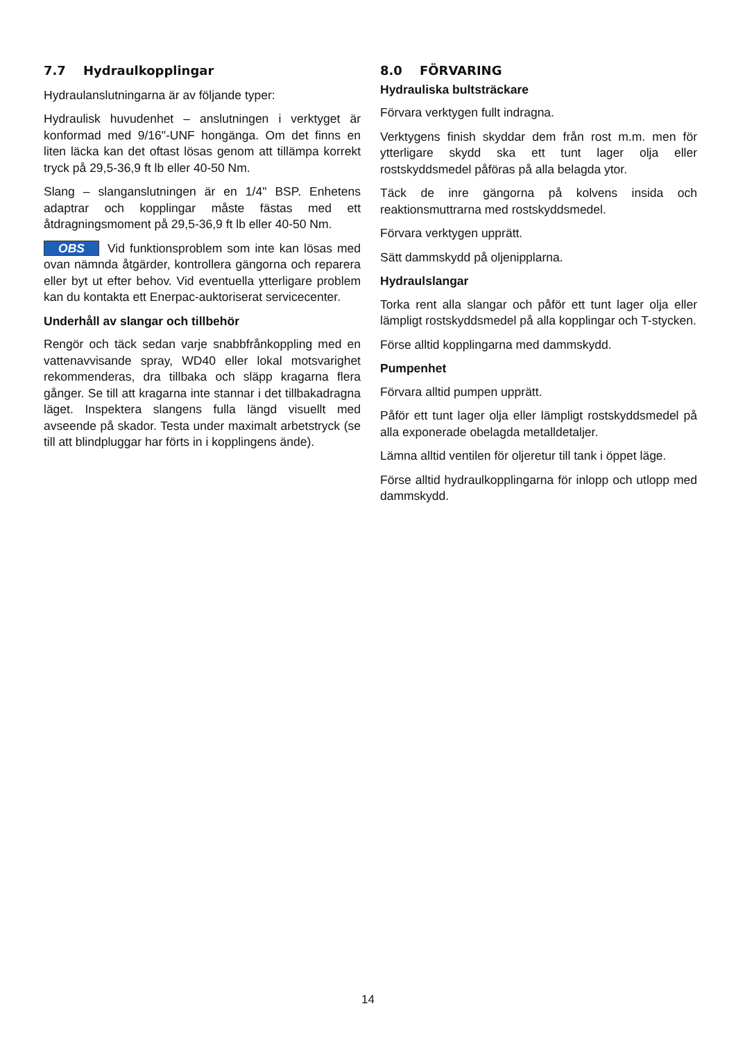7.7 Hydraulkopplingar
Hydraulanslutningarna är av följande typer:
Hydraulisk huvudenhet – anslutningen i verktyget är konformad med 9/16"-UNF hongänga. Om det finns en liten läcka kan det oftast lösas genom att tillämpa korrekt tryck på 29,5-36,9 ft lb eller 40-50 Nm.
Slang – slanganslutningen är en 1/4" BSP. Enhetens adaptrar och kopplingar måste fästas med ett åtdragningsmoment på 29,5-36,9 ft lb eller 40-50 Nm.
OBS Vid funktionsproblem som inte kan lösas med ovan nämnda åtgärder, kontrollera gängorna och reparera eller byt ut efter behov. Vid eventuella ytterligare problem kan du kontakta ett Enerpac-auktoriserat servicecenter.
Underhåll av slangar och tillbehör
Rengör och täck sedan varje snabbfrånkoppling med en vattenavvisande spray, WD40 eller lokal motsvarighet rekommenderas, dra tillbaka och släpp kragarna flera gånger. Se till att kragarna inte stannar i det tillbakadragna läget. Inspektera slangens fulla längd visuellt med avseende på skador. Testa under maximalt arbetstryck (se till att blindpluggar har förts in i kopplingens ände).
8.0 FÖRVARING
Hydrauliska bultsträckare
Förvara verktygen fullt indragna.
Verktygens finish skyddar dem från rost m.m. men för ytterligare skydd ska ett tunt lager olja eller rostskyddsmedel påföras på alla belagda ytor.
Täck de inre gängorna på kolvens insida och reaktionsmuttrarna med rostskyddsmedel.
Förvara verktygen upprätt.
Sätt dammskydd på oljenipplarna.
Hydraulslangar
Torka rent alla slangar och påför ett tunt lager olja eller lämpligt rostskyddsmedel på alla kopplingar och T-stycken.
Förse alltid kopplingarna med dammskydd.
Pumpenhet
Förvara alltid pumpen upprätt.
Påför ett tunt lager olja eller lämpligt rostskyddsmedel på alla exponerade obelagda metalldetaljer.
Lämna alltid ventilen för oljeretur till tank i öppet läge.
Förse alltid hydraulkopplingarna för inlopp och utlopp med dammskydd.
14